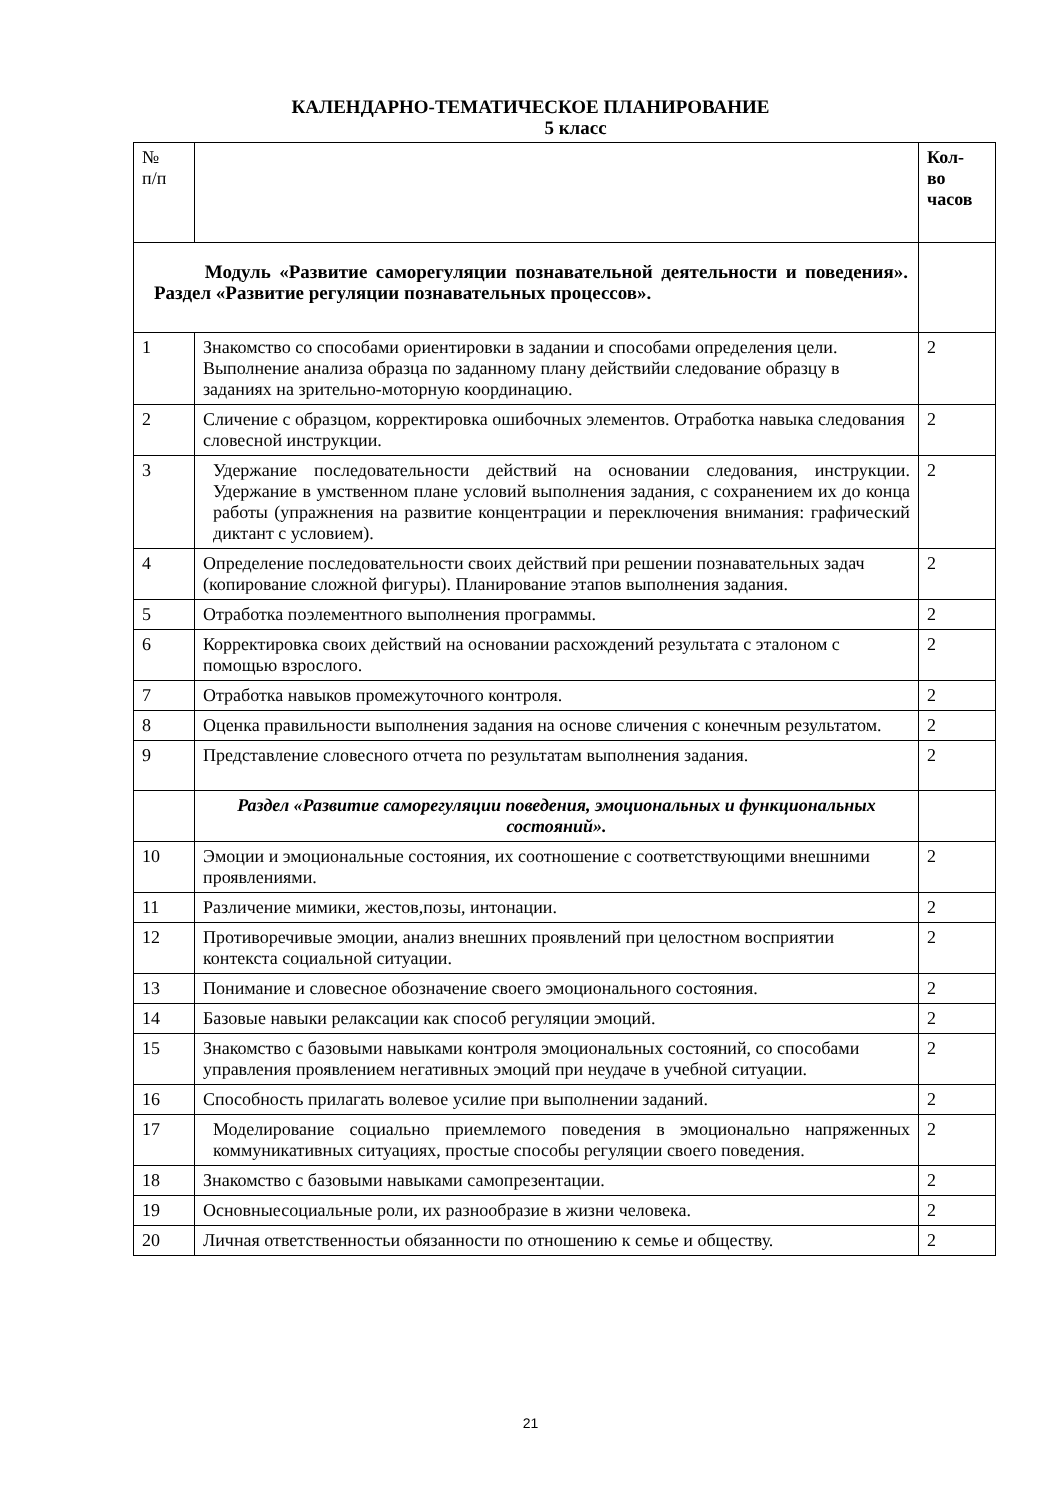КАЛЕНДАРНО-ТЕМАТИЧЕСКОЕ ПЛАНИРОВАНИЕ
5 класс
| № п/п | | Кол- во часов |
| --- | --- | --- |
| Модуль «Развитие саморегуляции познавательной деятельности и поведения». Раздел «Развитие регуляции познавательных процессов». | | |
| 1 | Знакомство со способами ориентировки в задании и способами определения цели. Выполнение анализа образца по заданному плану действийи следование образцу в заданиях на зрительно-моторную координацию. | 2 |
| 2 | Сличение с образцом, корректировка ошибочных элементов. Отработка навыка следования словесной инструкции. | 2 |
| 3 | Удержание последовательности действий на основании следования, инструкции. Удержание в умственном плане условий выполнения задания, с сохранением их до конца работы (упражнения на развитие концентрации и переключения внимания: графический диктант с условием). | 2 |
| 4 | Определение последовательности своих действий при решении познавательных задач (копирование сложной фигуры). Планирование этапов выполнения задания. | 2 |
| 5 | Отработка поэлементного выполнения программы. | 2 |
| 6 | Корректировка своих действий на основании расхождений результата с эталоном с помощью взрослого. | 2 |
| 7 | Отработка навыков промежуточного контроля. | 2 |
| 8 | Оценка правильности выполнения задания на основе сличения с конечным результатом. | 2 |
| 9 | Представление словесного отчета по результатам выполнения задания. | 2 |
| | Раздел «Развитие саморегуляции поведения, эмоциональных и функциональных состояний». | |
| 10 | Эмоции и эмоциональные состояния, их соотношение с соответствующими внешними проявлениями. | 2 |
| 11 | Различение мимики, жестов,позы, интонации. | 2 |
| 12 | Противоречивые эмоции, анализ внешних проявлений при целостном восприятии контекста социальной ситуации. | 2 |
| 13 | Понимание и словесное обозначение своего эмоционального состояния. | 2 |
| 14 | Базовые навыки релаксации как способ регуляции эмоций. | 2 |
| 15 | Знакомство с базовыми навыками контроля эмоциональных состояний, со способами управления проявлением негативных эмоций при неудаче в учебной ситуации. | 2 |
| 16 | Способность прилагать волевое усилие при выполнении заданий. | 2 |
| 17 | Моделирование социально приемлемого поведения в эмоционально напряженных коммуникативных ситуациях, простые способы регуляции своего поведения. | 2 |
| 18 | Знакомство с базовыми навыками самопрезентации. | 2 |
| 19 | Основныесоциальные роли, их разнообразие в жизни человека. | 2 |
| 20 | Личная ответственностьи обязанности по отношению к семье и обществу. | 2 |
21